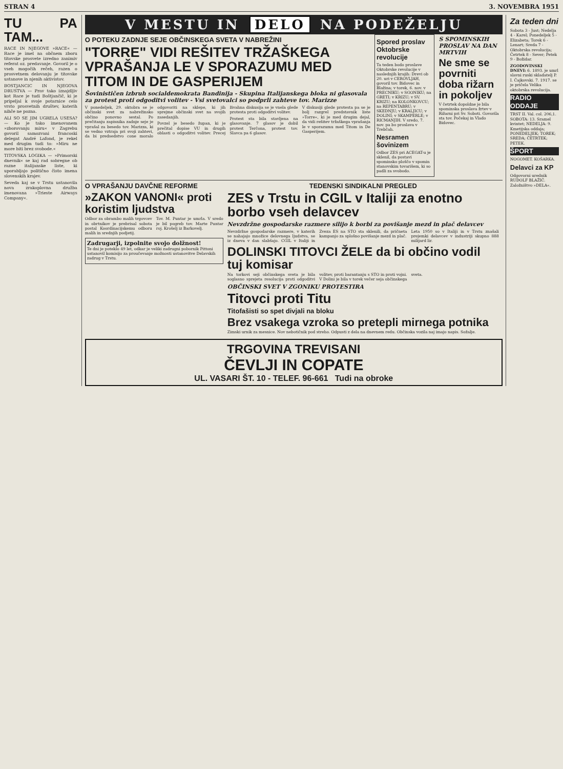STRAN 4 3. NOVEMBRA 1951
TU PA TAM...
RACE IN NJEGOVE »RACE« — Race je imel na občnem zboru titovske prosvete izredno zanimiv referat oz. predavanje. Govoril je o vseh mogočih rečeh, razen o prosvetnem delovanju je titovske ustanove in njenih aktivistov.
BOSTJANCIC IN NJEGOVA DRUSTVA — Prav tako iznajdljiv kot Race je tudi Boštjančič, ki je pripeljal k svoje potarnice celo vrsto prosvetnih društev, katerih nihče ne pozna.
ALI SO SE JIM UGRELA USESA? — Ko je tako imenovanem »zborovanju miru« v Zagrebu govoril samozvani francoski delegat André Lafond, je rekel med drugim tudi to: »Miru ne more biti brez svobode.«
TITOVSKA LOGIKA — »Primorski dnevnik« se kaj rad sobregne ob razne italijanske liste, ki uporabljajo politično čisto imena slovenskih krajev.
Seveda kaj se v Trstu ustanovila nova zrakoplovna družba imenovana »Trieste Airways Company«.
V MESTU IN DELO NA PODEŽELJU
O POTEKU ZADNJE SEJE OBČINSKEGA SVETA V NABREŽINI
"TORRE" VIDI REŠITEV TRŽAŠKEGA VPRAŠANJA LE V SPORAZUMU MED TITOM IN DE GASPERIJEM
Šovinističen izbruh socialdemokrata Bandinija - Skupina Italijanskega bloka ni glasovala za protest proti odgoditvi volitev - Vsi svetovalci so podprli zahteve tov. Marizze
V ponedeljek, 29. oktobra se je občinski svet za nabrežinsko občino ponovno sestal. Po prečitanju zapisnika zadnje seje je vprašal za besedo tov. Marizza, ki se vedno vztraja pri svoji zahtevi, da bi predsedstvo cone moralo odgovoriti na sklepe, ki jih sprejme občinski svet na svojih zasedanjih.
Povzel je besedo župan, ki je prečital dopise VU in drugih oblasti o odgoditvi volitev. Preceј živahna diskusija se je vnela glede protesta proti odgoditvi volitev.
Protest sta bila stavljena na glasovanje. 7 glasov je dobil protest Terčona, protest tov. Slavca pa 6 glasov.
V diskusiji glede protesta pa se je bolj razgrel predstavnik liste »Torre«, ki je med drugim dejal, da vidi rešitev tržaškega vprašanja le v sporazumu med Titom in De Gasperijem.
Spored proslav Oktobrske revolucije
Ta teden bodo proslave Oktobrske revolucije v naslednjih krajih: Drevi ob 20. uri v CEROVLJAH, govoril tov. Bidovec in Blažina; v torek, 6. nov. v PRECNIKU; v SGONIKU; na GRETI; v KRIZU; v SV. KRIZU; na KOLONKOVCU; na REPENTABRU; v SKEDNJU; v KRALJICU; v DOLINI; v SKAMPERLE; v RICMANJIH. V sredo, 7. nov. pa bo proslava v Trebčah.
Nesramen šovinizem
Odbor ZES pri ACEGAT-u je sklenil, da postavi spominsko ploščo v spomin stanovskim tovarišem, ki so padli za svobodo.
S SPOMINSKIH PROSLAV NA DAN MRTVIH
Ne sme se povrniti doba rižarn in pokoljev
V četrtek dopoldne je bila spominska proslava žrtev v Rižarni pri Sv. Soboti. Govorila sta tov. Počekaj in Vlado Bidovec.
O VPRAŠANJU DAVČNE REFORME
»ZAKON VANONI« proti koristim ljudstva
Odbor za obrambo malih trgovcev in obrtnikov je prebrisal sobota postal Koordinacijskemu odboru malih in srednjih podjetij.
Tov. M. Puntar je umrla. V sredo je bil pogreb tov. Marte Puntar roj. Krošelj iz Barkovelj.
Zadrugarji, izpolnite svojo dolžnost!
Te dni je poteklo 49 let, odkar je veliki zadrugni pobornik Pittoni ustanovil komisijo za proučevanje možnosti ustanovitve Delavskih zadrug v Trstu.
TEDENSKI SINDIKALNI PREGLED
ZES v Trstu in CGIL v Italiji za enotno borbo vseh delavcev
Nevzdržne gospodarske razmere silijo k borbi za povišanje mezd in plač delavcev
Nevzdržne gospodarske razmere, v katerih se nahajajo množice delovnega ljudstva, se iz dneva v dan slabšajo. CGIL v Italiji in Zveza ES na STO sta sklenili, da pričneta kampanjo za splošno povišanje mezd in plač.
Leta 1950 so v Italiji in v Trstu znašali prejemki delavcev v industriji skupno 888 milijard lir.
DOLINSKI TITOVCI ŽELE da bi občino vodil tuj komisar
Na torkovi seji občinskega sveta je bila soglasno sprejeta resolucija proti odgoditvi volitev, proti barantanju s STO in proti vojni. V Dolini je bila v torek večer seja občinskega sveta.
OBČINSKI SVET V ZGONIKU PROTESTIRA
Titovci proti Titu
Titofašisti so spet divjali na bloku
Brez vsakega vzroka so pretepli mirnega potnika
Zimski urnik za mesnice. Nov nebotičnik pod streho. Odpusti z dela na dnevnem redu. Občinska vozila naj imajo napis. Sožalje.
TRGOVINA TREVISANI
ČEVLJI IN COPATE
UL. VASARI ŠT. 10 - TELEF. 96-661 Tudi na obroke
Za teden dni
Sobota 3 - Just; Nedelja 4 - Karel; Ponedeljek 5 - Elizabeta; Torek 6 - Lenart; Sreda 7 - Oktobrska revolucija; Četrtek 8 - Sever; Petek 9 - Božidar.
ZGODOVINSKI DNEVI: 6. 1893. je umrl slavni ruski skladatelj P. I. Čajkovski. 7. 1917. se je pričela Velika oktobrska revolucija.
RADIO ODDAJE
TRST II. Val. col. 206,1. SOBOTA: 13. Sramel kvintet; NEDELJA: 9. Kmetijska oddaja; PONEDELJEK; TOREK; SREDA; ČETRTEK; PETEK.
ŠPORT
NOGOMET. KOŠARKA.
Delavci za KP
Odgovorni urednik RUDOLF BLAŽIČ. Založništvo »DELA«.